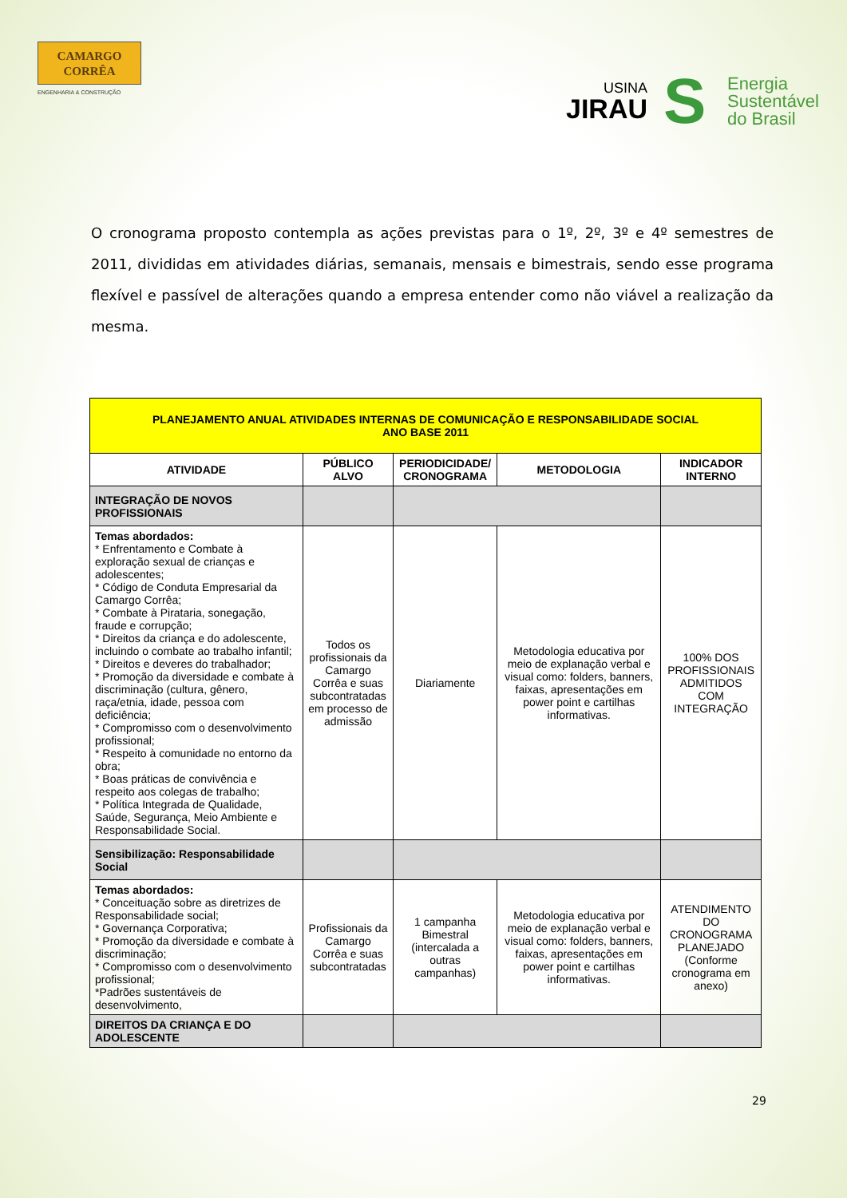CAMARGO
CORRÊA
ENGENHARIA & CONSTRUÇÃO
USINA
JIRAU
S
Energia
Sustentável
do Brasil
O cronograma proposto contempla as ações previstas para o 1º, 2º, 3º e 4º semestres de 2011, divididas em atividades diárias, semanais, mensais e bimestrais, sendo esse programa flexível e passível de alterações quando a empresa entender como não viável a realização da mesma.
| PLANEJAMENTO ANUAL ATIVIDADES INTERNAS DE COMUNICAÇÃO E RESPONSABILIDADE SOCIAL ANO BASE 2011 | | | | |
| ATIVIDADE | PÚBLICO ALVO | PERIODICIDADE/ CRONOGRAMA | METODOLOGIA | INDICADOR INTERNO |
| INTEGRAÇÃO DE NOVOS PROFISSIONAIS | | | | |
| Temas abordados: * Enfrentamento e Combate à exploração sexual de crianças e adolescentes; * Código de Conduta Empresarial da Camargo Corrêa; * Combate à Pirataria, sonegação, fraude e corrupção; * Direitos da criança e do adolescente, incluindo o combate ao trabalho infantil; * Direitos e deveres do trabalhador; * Promoção da diversidade e combate à discriminação (cultura, gênero, raça/etnia, idade, pessoa com deficiência; * Compromisso com o desenvolvimento profissional; * Respeito à comunidade no entorno da obra; * Boas práticas de convivência e respeito aos colegas de trabalho; * Política Integrada de Qualidade, Saúde, Segurança, Meio Ambiente e Responsabilidade Social. | Todos os profissionais da Camargo Corrêa e suas subcontratadas em processo de admissão | Diariamente | Metodologia educativa por meio de explanação verbal e visual como: folders, banners, faixas, apresentações em power point e cartilhas informativas. | 100% DOS PROFISSIONAIS ADMITIDOS COM INTEGRAÇÃO |
| Sensibilização: Responsabilidade Social | | | | |
| Temas abordados: * Conceituação sobre as diretrizes de Responsabilidade social; * Governança Corporativa; * Promoção da diversidade e combate à discriminação; * Compromisso com o desenvolvimento profissional; *Padrões sustentáveis de desenvolvimento, | Profissionais da Camargo Corrêa e suas subcontratadas | 1 campanha Bimestral (intercalada a outras campanhas) | Metodologia educativa por meio de explanação verbal e visual como: folders, banners, faixas, apresentações em power point e cartilhas informativas. | ATENDIMENTO DO CRONOGRAMA PLANEJADO (Conforme cronograma em anexo) |
| DIREITOS DA CRIANÇA E DO ADOLESCENTE | | | | |
29